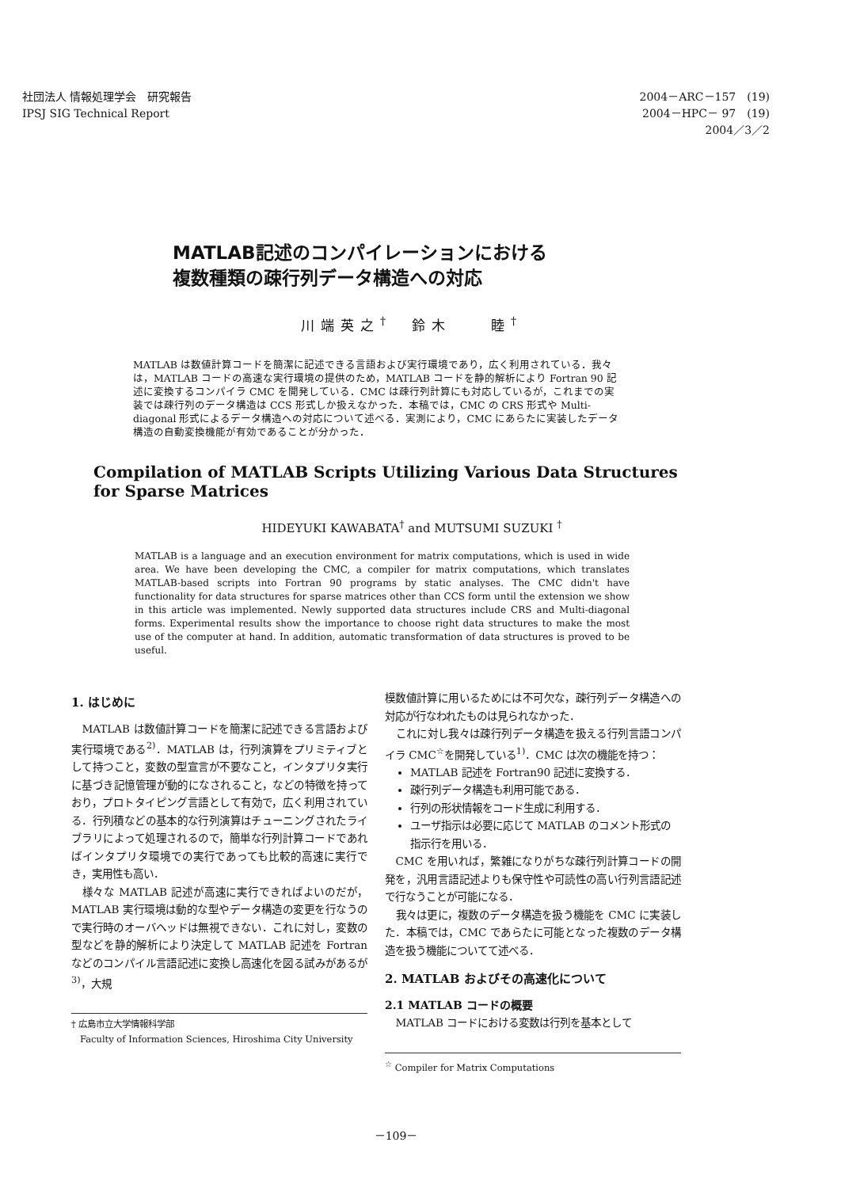社団法人 情報処理学会　研究報告
IPSJ SIG Technical Report
2004－ARC－157　(19)
2004－HPC－ 97　(19)
2004／3／2　　
MATLAB記述のコンパイレーションにおける
複数種類の疎行列データ構造への対応
川端英之<sup>†</sup>　鈴木　　睦<sup>†</sup>
MATLAB は数値計算コードを簡潔に記述できる言語および実行環境であり，広く利用されている．我々は，MATLAB コードの高速な実行環境の提供のため，MATLAB コードを静的解析により Fortran 90 記述に変換するコンパイラ CMC を開発している．CMC は疎行列計算にも対応しているが，これまでの実装では疎行列のデータ構造は CCS 形式しか扱えなかった．本稿では，CMC の CRS 形式や Multi-diagonal 形式によるデータ構造への対応について述べる．実測により，CMC にあらたに実装したデータ構造の自動変換機能が有効であることが分かった．
Compilation of MATLAB Scripts Utilizing Various Data Structures
for Sparse Matrices
HIDEYUKI KAWABATA<sup>†</sup> and MUTSUMI SUZUKI <sup>†</sup>
MATLAB is a language and an execution environment for matrix computations, which is used in wide area. We have been developing the CMC, a compiler for matrix computations, which translates MATLAB-based scripts into Fortran 90 programs by static analyses. The CMC didn't have functionality for data structures for sparse matrices other than CCS form until the extension we show in this article was implemented. Newly supported data structures include CRS and Multi-diagonal forms. Experimental results show the importance to choose right data structures to make the most use of the computer at hand. In addition, automatic transformation of data structures is proved to be useful.
1. はじめに
MATLAB は数値計算コードを簡潔に記述できる言語および実行環境である<sup>2)</sup>．MATLAB は，行列演算をプリミティブとして持つこと，変数の型宣言が不要なこと，インタプリタ実行に基づき記憶管理が動的になされること，などの特徴を持っており，プロトタイピング言語として有効で，広く利用されている．行列積などの基本的な行列演算はチューニングされたライブラリによって処理されるので，簡単な行列計算コードであればインタプリタ環境での実行であっても比較的高速に実行でき，実用性も高い．
様々な MATLAB 記述が高速に実行できればよいのだが，MATLAB 実行環境は動的な型やデータ構造の変更を行なうので実行時のオーバヘッドは無視できない．これに対し，変数の型などを静的解析により決定して MATLAB 記述を Fortran などのコンパイル言語記述に変換し高速化を図る試みがあるが<sup>3)</sup>，大規
† 広島市立大学情報科学部
　Faculty of Information Sciences, Hiroshima City University
模数値計算に用いるためには不可欠な，疎行列データ構造への対応が行なわれたものは見られなかった．
これに対し我々は疎行列データ構造を扱える行列言語コンパイラ CMC<sup>☆</sup>を開発している<sup>1)</sup>．CMC は次の機能を持つ：
MATLAB 記述を Fortran90 記述に変換する．
疎行列データ構造も利用可能である．
行列の形状情報をコード生成に利用する．
ユーザ指示は必要に応じて MATLAB のコメント形式の指示行を用いる．
CMC を用いれば，繁雑になりがちな疎行列計算コードの開発を，汎用言語記述よりも保守性や可読性の高い行列言語記述で行なうことが可能になる．
我々は更に，複数のデータ構造を扱う機能を CMC に実装した．本稿では，CMC であらたに可能となった複数のデータ構造を扱う機能についてて述べる．
2. MATLAB およびその高速化について
2.1 MATLAB コードの概要
MATLAB コードにおける変数は行列を基本として
<sup>☆</sup> Compiler for Matrix Computations
－109－